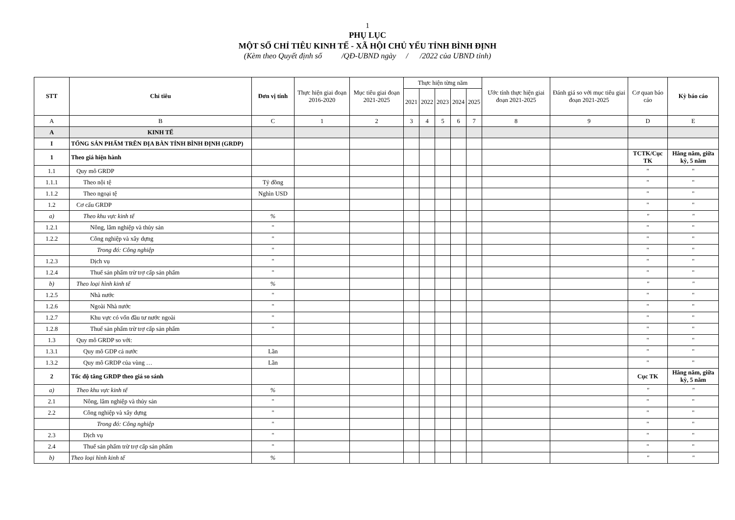1
PHỤ LỤC
MỘT SỐ CHỈ TIÊU KINH TẾ - XÃ HỘI CHỦ YẾU TỈNH BÌNH ĐỊNH
(Kèm theo Quyết định số /QĐ-UBND ngày / /2022 của UBND tỉnh)
| STT | Chỉ tiêu | Đơn vị tính | Thực hiện giai đoạn 2016-2020 | Mục tiêu giai đoạn 2021-2025 | Thực hiện từng năm | | | | | Ước tính thực hiện giai đoạn 2021-2025 | Đánh giá so với mục tiêu giai đoạn 2021-2025 | Cơ quan báo cáo | Kỳ báo cáo |
| --- | --- | --- | --- | --- | --- | --- | --- | --- | --- | --- | --- | --- | --- |
| | | | | | 2021 | 2022 | 2023 | 2024 | 2025 | | | | |
| A | B | C | 1 | 2 | 3 | 4 | 5 | 6 | 7 | 8 | 9 | D | E |
| A | KINH TẾ | | | | | | | | | | | | |
| I | TỔNG SẢN PHẨM TRÊN ĐỊA BÀN TỈNH BÌNH ĐỊNH (GRDP) | | | | | | | | | | | | |
| 1 | Theo giá hiện hành | | | | | | | | | | | TCTK/Cục TK | Hằng năm, giữa kỳ, 5 năm |
| 1.1 | Quy mô GRDP | | | | | | | | | | | " | " |
| 1.1.1 | Theo nội tệ | Tỷ đồng | | | | | | | | | | " | " |
| 1.1.2 | Theo ngoại tệ | Nghìn USD | | | | | | | | | | " | " |
| 1.2 | Cơ cấu GRDP | | | | | | | | | | | " | " |
| a) | Theo khu vực kinh tế | % | | | | | | | | | | " | " |
| 1.2.1 | Nông, lâm nghiệp và thủy sản | " | | | | | | | | | | " | " |
| 1.2.2 | Công nghiệp và xây dựng | " | | | | | | | | | | " | " |
| | Trong đó: Công nghiệp | " | | | | | | | | | | " | " |
| 1.2.3 | Dịch vụ | " | | | | | | | | | | " | " |
| 1.2.4 | Thuế sản phẩm trừ trợ cấp sản phẩm | " | | | | | | | | | | " | " |
| b) | Theo loại hình kinh tế | % | | | | | | | | | | " | " |
| 1.2.5 | Nhà nước | " | | | | | | | | | | " | " |
| 1.2.6 | Ngoài Nhà nước | " | | | | | | | | | | " | " |
| 1.2.7 | Khu vực có vốn đầu tư nước ngoài | " | | | | | | | | | | " | " |
| 1.2.8 | Thuế sản phẩm trừ trợ cấp sản phẩm | " | | | | | | | | | | " | " |
| 1.3 | Quy mô GRDP so với: | | | | | | | | | | | " | " |
| 1.3.1 | Quy mô GDP cả nước | Lần | | | | | | | | | | " | " |
| 1.3.2 | Quy mô GRDP của vùng … | Lần | | | | | | | | | | " | " |
| 2 | Tốc độ tăng GRDP theo giá so sánh | | | | | | | | | | | Cục TK | Hằng năm, giữa kỳ, 5 năm |
| a) | Theo khu vực kinh tế | % | | | | | | | | | | " | " |
| 2.1 | Nông, lâm nghiệp và thủy sản | " | | | | | | | | | | " | " |
| 2.2 | Công nghiệp và xây dựng | " | | | | | | | | | | " | " |
| | Trong đó: Công nghiệp | " | | | | | | | | | | " | " |
| 2.3 | Dịch vụ | " | | | | | | | | | | " | " |
| 2.4 | Thuế sản phẩm trừ trợ cấp sản phẩm | " | | | | | | | | | | " | " |
| b) | Theo loại hình kinh tế | % | | | | | | | | | | " | " |